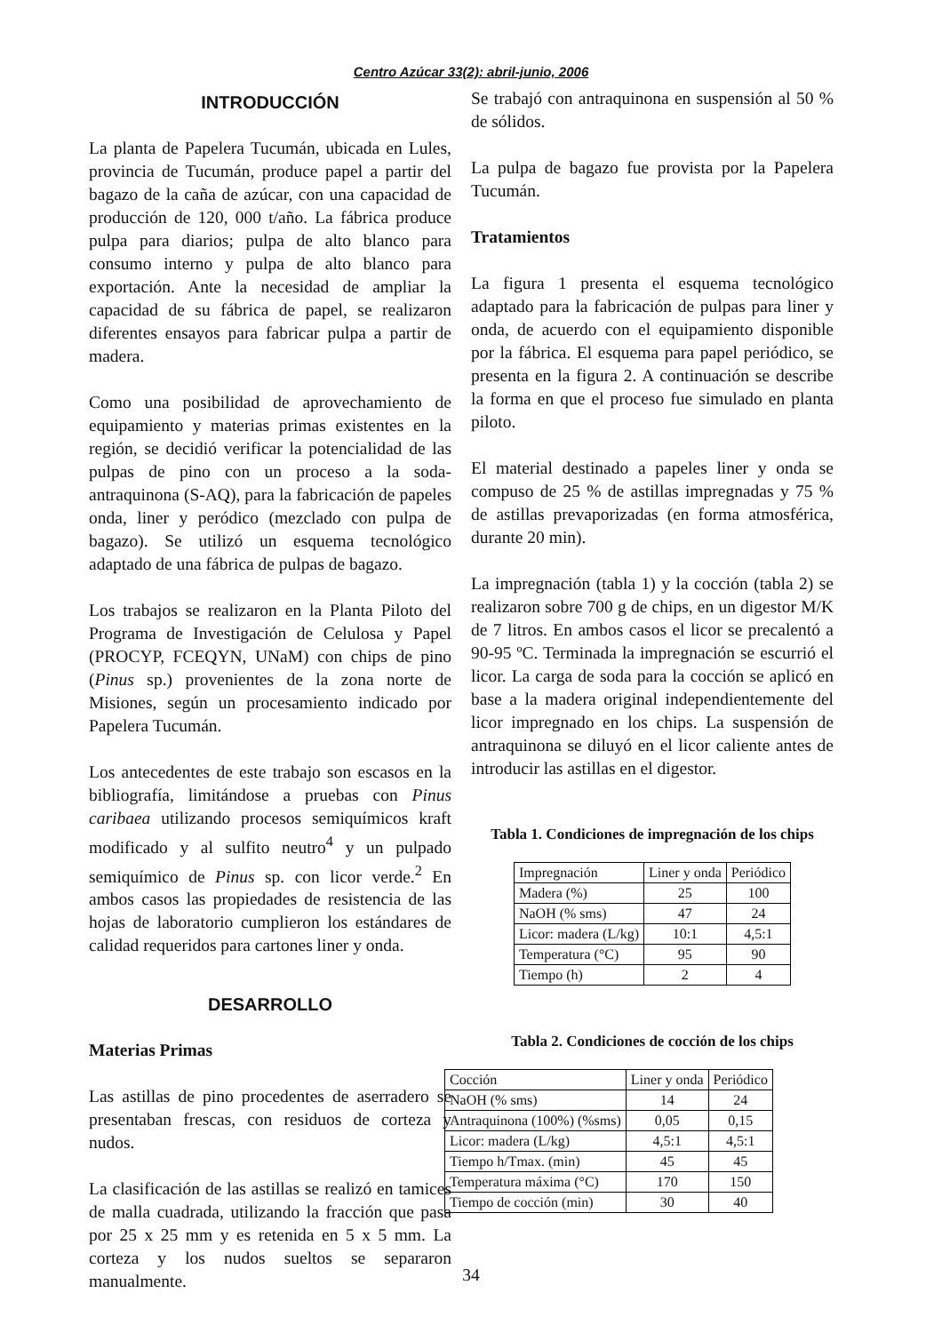Centro Azúcar 33(2): abril-junio, 2006
INTRODUCCIÓN
La planta de Papelera Tucumán, ubicada en Lules, provincia de Tucumán, produce papel a partir del bagazo de la caña de azúcar, con una capacidad de producción de 120, 000 t/año. La fábrica produce pulpa para diarios; pulpa de alto blanco para consumo interno y pulpa de alto blanco para exportación. Ante la necesidad de ampliar la capacidad de su fábrica de papel, se realizaron diferentes ensayos para fabricar pulpa a partir de madera.
Como una posibilidad de aprovechamiento de equipamiento y materias primas existentes en la región, se decidió verificar la potencialidad de las pulpas de pino con un proceso a la soda-antraquinona (S-AQ), para la fabricación de papeles onda, liner y peródico (mezclado con pulpa de bagazo). Se utilizó un esquema tecnológico adaptado de una fábrica de pulpas de bagazo.
Los trabajos se realizaron en la Planta Piloto del Programa de Investigación de Celulosa y Papel (PROCYP, FCEQYN, UNaM) con chips de pino (Pinus sp.) provenientes de la zona norte de Misiones, según un procesamiento indicado por Papelera Tucumán.
Los antecedentes de este trabajo son escasos en la bibliografía, limitándose a pruebas con Pinus caribaea utilizando procesos semiquímicos kraft modificado y al sulfito neutro<sup>4</sup> y un pulpado semiquímico de Pinus sp. con licor verde.<sup>2</sup> En ambos casos las propiedades de resistencia de las hojas de laboratorio cumplieron los estándares de calidad requeridos para cartones liner y onda.
DESARROLLO
Materias Primas
Las astillas de pino procedentes de aserradero se presentaban frescas, con residuos de corteza y nudos.
La clasificación de las astillas se realizó en tamices de malla cuadrada, utilizando la fracción que pasa por 25 x 25 mm y es retenida en 5 x 5 mm. La corteza y los nudos sueltos se separaron manualmente.
Se trabajó con antraquinona en suspensión al 50 % de sólidos.
La pulpa de bagazo fue provista por la Papelera Tucumán.
Tratamientos
La figura 1 presenta el esquema tecnológico adaptado para la fabricación de pulpas para liner y onda, de acuerdo con el equipamiento disponible por la fábrica. El esquema para papel periódico, se presenta en la figura 2. A continuación se describe la forma en que el proceso fue simulado en planta piloto.
El material destinado a papeles liner y onda se compuso de 25 % de astillas impregnadas y 75 % de astillas prevaporizadas (en forma atmosférica, durante 20 min).
La impregnación (tabla 1) y la cocción (tabla 2) se realizaron sobre 700 g de chips, en un digestor M/K de 7 litros. En ambos casos el licor se precalentó a 90-95 ºC. Terminada la impregnación se escurrió el licor. La carga de soda para la cocción se aplicó en base a la madera original independientemente del licor impregnado en los chips. La suspensión de antraquinona se diluyó en el licor caliente antes de introducir las astillas en el digestor.
Tabla 1. Condiciones de impregnación de los chips
| Impregnación | Liner y onda | Periódico |
| --- | --- | --- |
| Madera (%) | 25 | 100 |
| NaOH (% sms) | 47 | 24 |
| Licor: madera (L/kg) | 10:1 | 4,5:1 |
| Temperatura (°C) | 95 | 90 |
| Tiempo (h) | 2 | 4 |
Tabla 2. Condiciones de cocción de los chips
| Cocción | Liner y onda | Periódico |
| --- | --- | --- |
| NaOH (% sms) | 14 | 24 |
| Antraquinona (100%) (%sms) | 0,05 | 0,15 |
| Licor: madera (L/kg) | 4,5:1 | 4,5:1 |
| Tiempo h/Tmax. (min) | 45 | 45 |
| Temperatura máxima (°C) | 170 | 150 |
| Tiempo de cocción (min) | 30 | 40 |
34